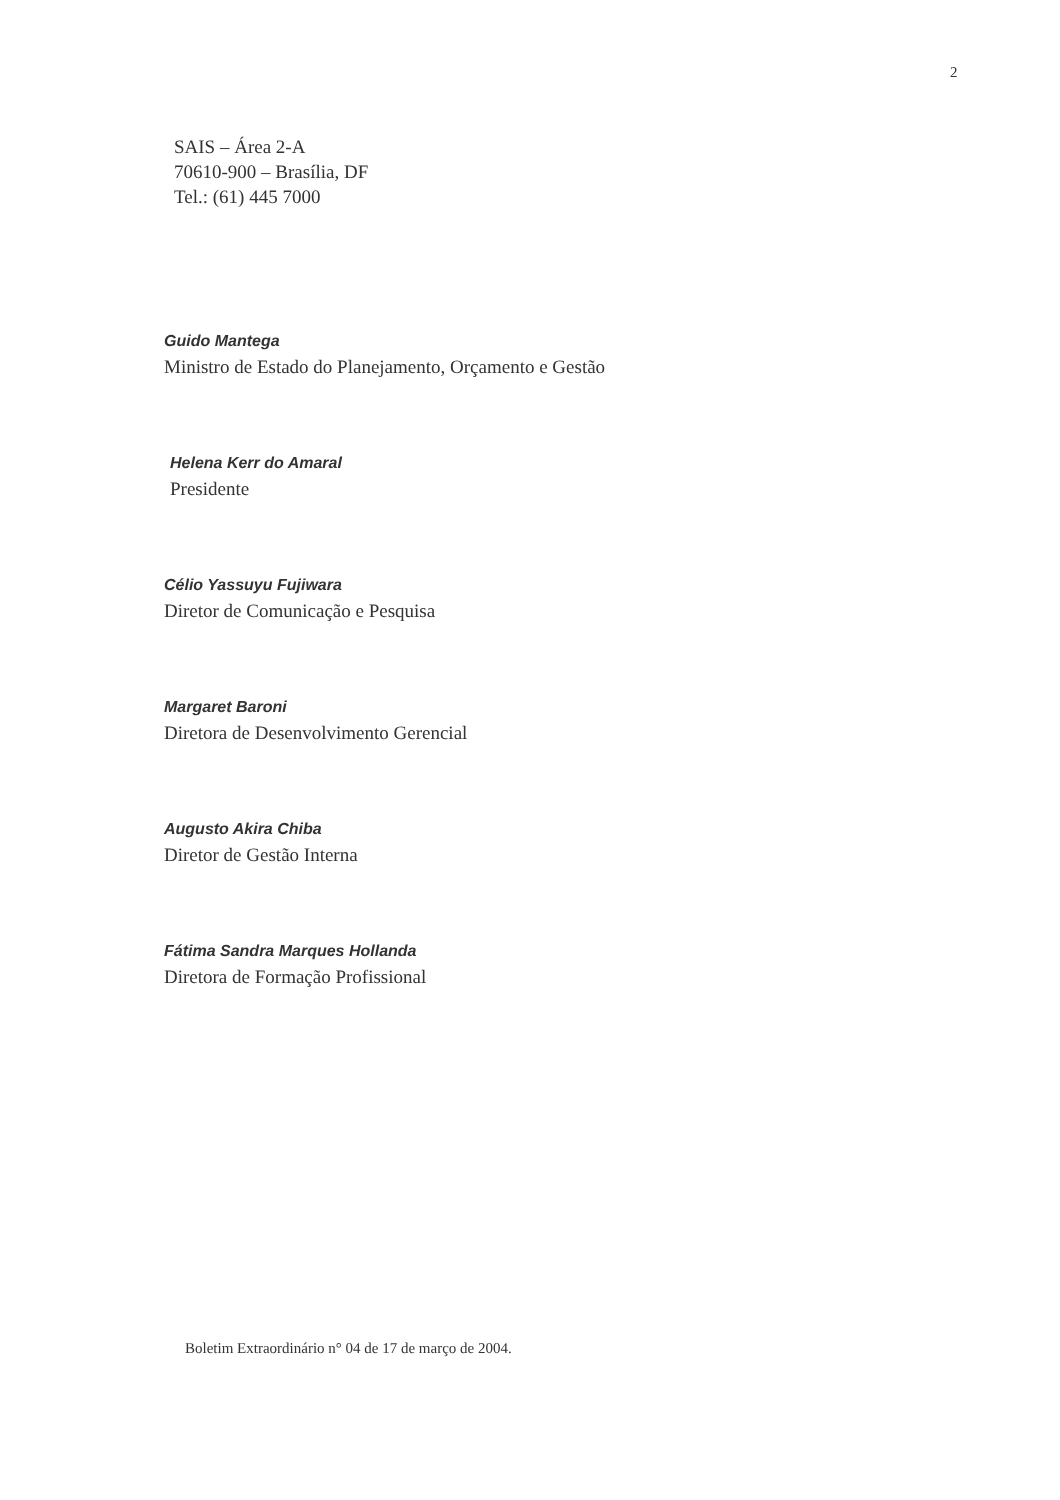2
SAIS – Área 2-A
70610-900 – Brasília, DF
Tel.: (61) 445 7000
Guido Mantega
Ministro de Estado do Planejamento, Orçamento e Gestão
Helena Kerr do Amaral
Presidente
Célio Yassuyu Fujiwara
Diretor de Comunicação e Pesquisa
Margaret Baroni
Diretora de Desenvolvimento Gerencial
Augusto Akira Chiba
Diretor de Gestão Interna
Fátima Sandra Marques Hollanda
Diretora de Formação Profissional
Boletim Extraordinário n° 04 de 17 de março de 2004.